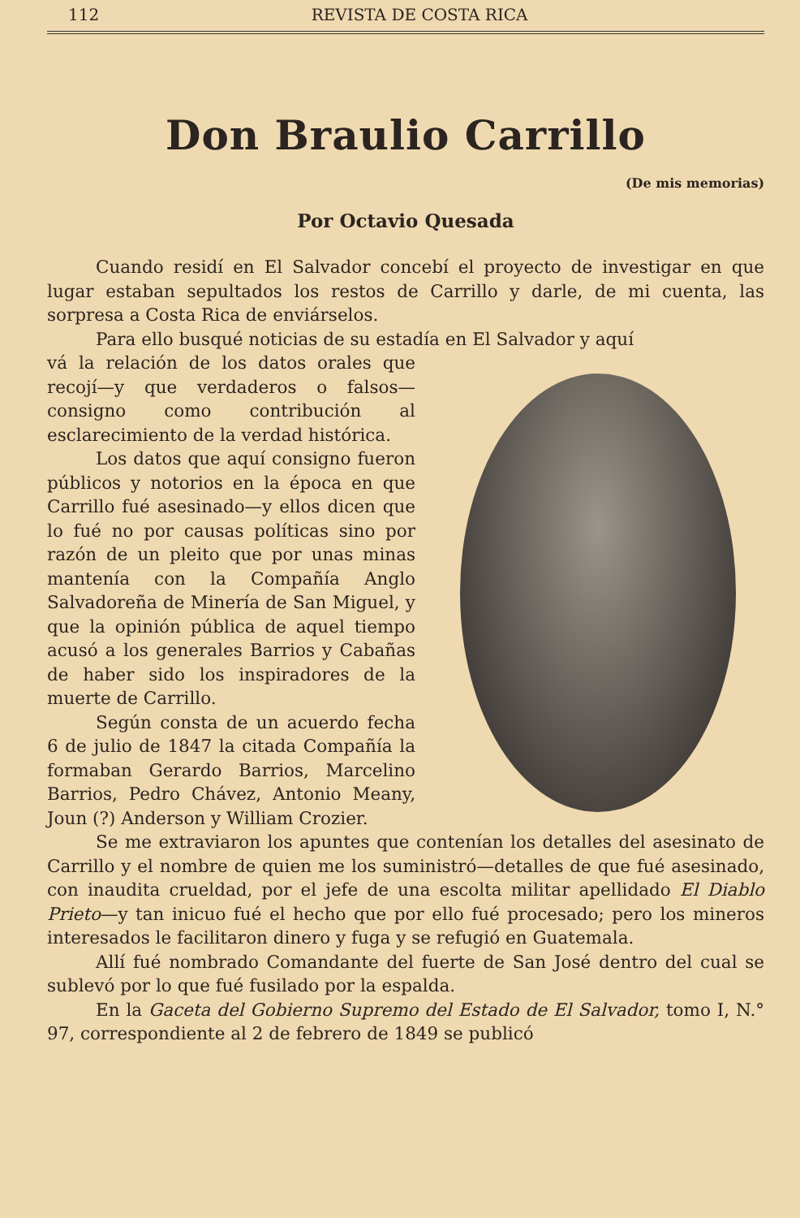112 REVISTA DE COSTA RICA
Don Braulio Carrillo
(De mis memorias)
Por Octavio Quesada
Cuando residí en El Salvador concebí el proyecto de investigar en que lugar estaban sepultados los restos de Carrillo y darle, de mi cuenta, las sorpresa a Costa Rica de enviárselos.
Para ello busqué noticias de su estadía en El Salvador y aquí
vá la relación de los datos orales que recojí—y que verdaderos o falsos—consigno como contribución al esclarecimiento de la verdad histórica.
Los datos que aquí consigno fueron públicos y notorios en la época en que Carrillo fué asesinado—y ellos dicen que lo fué no por causas políticas sino por razón de un pleito que por unas minas mantenía con la Compañía Anglo Salvadoreña de Minería de San Miguel, y que la opinión pública de aquel tiempo acusó a los generales Barrios y Cabañas de haber sido los inspiradores de la muerte de Carrillo.
Según consta de un acuerdo fecha 6 de julio de 1847 la citada Compañía la formaban Gerardo Barrios, Marcelino Barrios, Pedro Chávez, Antonio Meany, Joun (?) Anderson y William Crozier.
Se me extraviaron los apuntes que contenían los detalles del asesinato de Carrillo y el nombre de quien me los suministró—detalles de que fué asesinado, con inaudita crueldad, por el jefe de una escolta militar apellidado El Diablo Prieto—y tan inicuo fué el hecho que por ello fué procesado; pero los mineros interesados le facilitaron dinero y fuga y se refugió en Guatemala.
Allí fué nombrado Comandante del fuerte de San José dentro del cual se sublevó por lo que fué fusilado por la espalda.
En la Gaceta del Gobierno Supremo del Estado de El Salvador, tomo I, N.° 97, correspondiente al 2 de febrero de 1849 se publicó